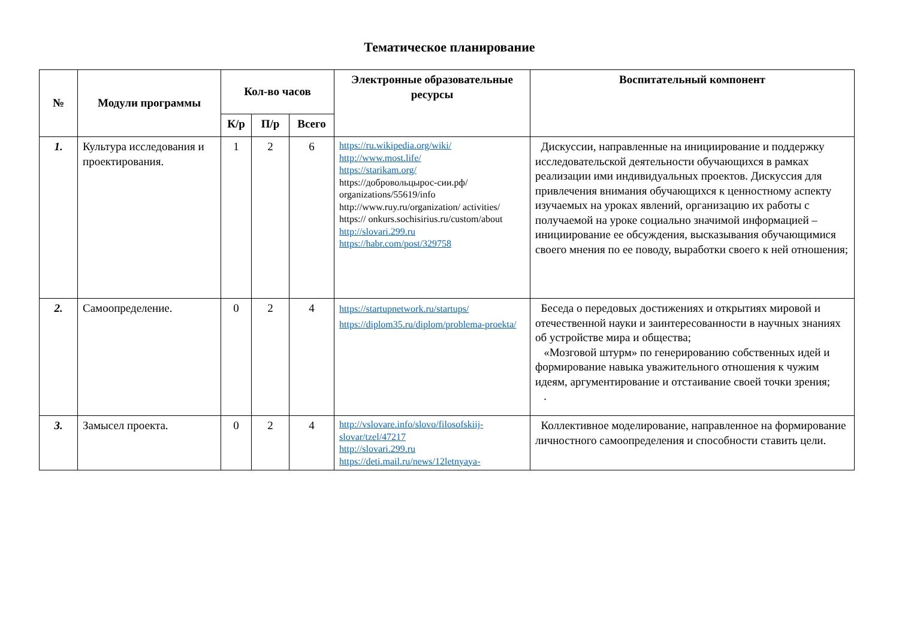Тематическое планирование
| № | Модули программы | Кол-во часов | | | Электронные образовательные ресурсы | Воспитательный компонент |
| --- | --- | --- | --- | --- | --- | --- |
| | | К/р | П/р | Всего | | |
| 1. | Культура исследования и проектирования. | 1 | 2 | 6 | https://ru.wikipedia.org/wiki/ http://www.most.life/ https://starikam.org/ https://добровольцырос-сии.рф/ organizations/55619/info http://www.ruy.ru/organization/ activities/ https:// onkurs.sochisirius.ru/custom/about http://slovari.299.ru https://habr.com/post/329758 | Дискуссии, направленные на инициирование и поддержку исследовательской деятельности обучающихся в рамках реализации ими индивидуальных проектов. Дискуссия для привлечения внимания обучающихся к ценностному аспекту изучаемых на уроках явлений, организацию их работы с получаемой на уроке социально значимой информацией – инициирование ее обсуждения, высказывания обучающимися своего мнения по ее поводу, выработки своего к ней отношения; |
| 2. | Самоопределение. | 0 | 2 | 4 | https://startupnetwork.ru/startups/ https://diplom35.ru/diplom/problema-proekta/ | Беседа о передовых достижениях и открытиях мировой и отечественной науки и заинтересованности в научных знаниях об устройстве мира и общества; «Мозговой штурм» по генерированию собственных идей и формирование навыка уважительного отношения к чужим идеям, аргументирование и отстаивание своей точки зрения; . |
| 3. | Замысел проекта. | 0 | 2 | 4 | http://vslovare.info/slovo/filosofskiij-slovar/tzel/47217 http://slovari.299.ru https://deti.mail.ru/news/12letnyaya- | Коллективное моделирование, направленное на формирование личностного самоопределения и способности ставить цели. |